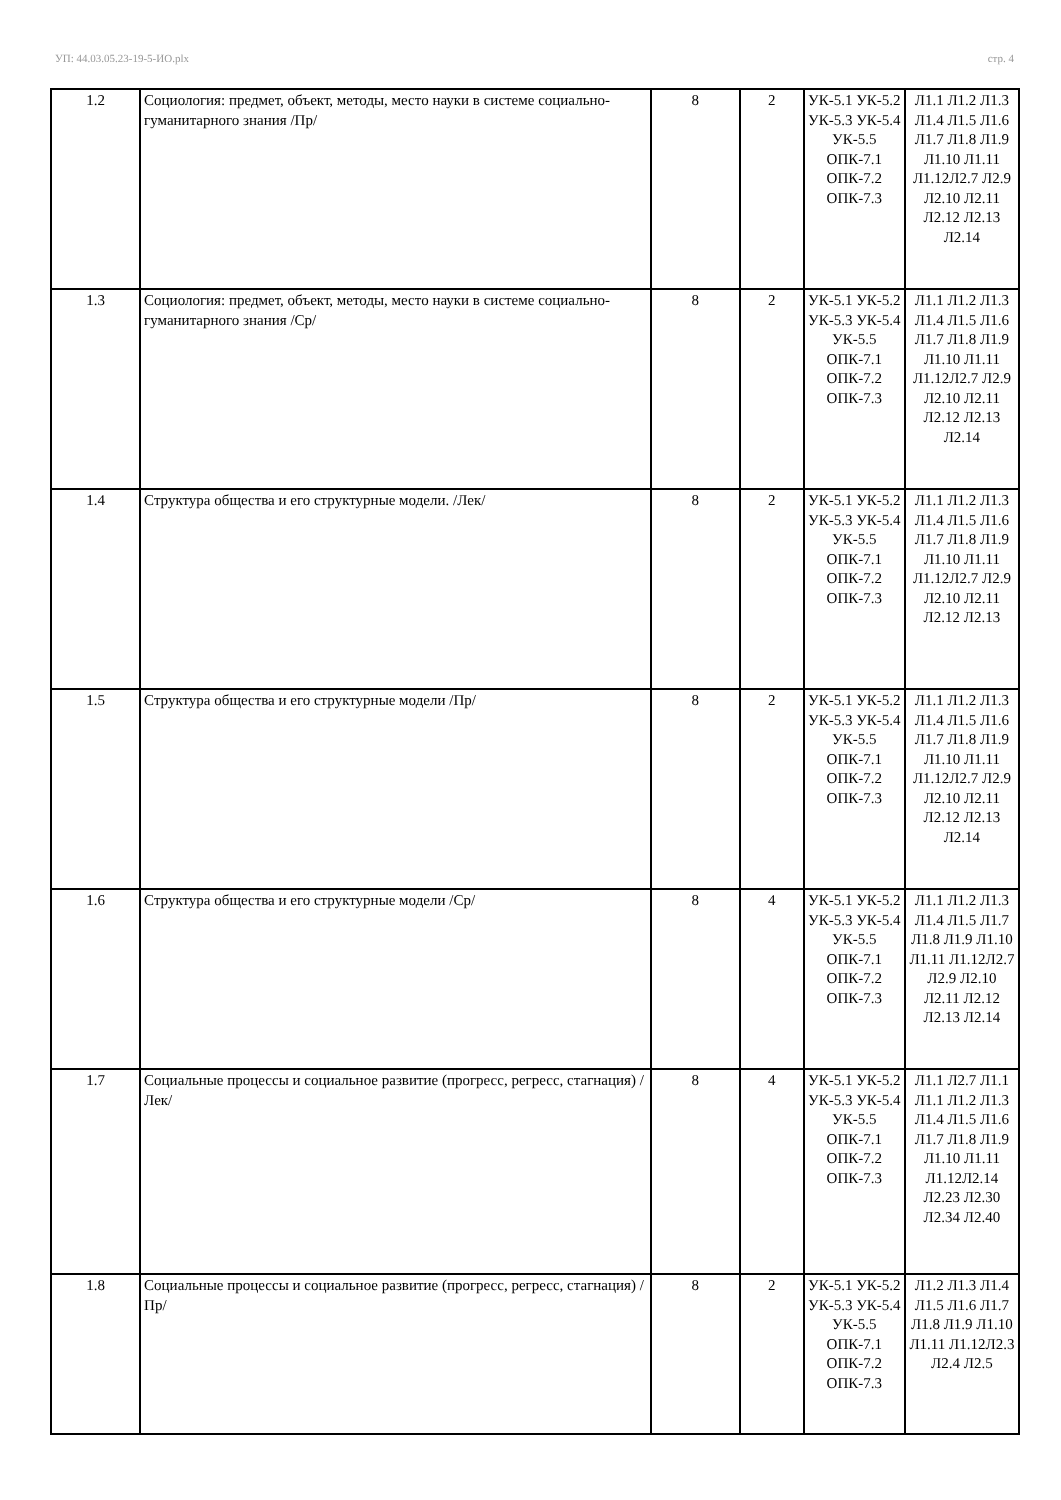УП: 44.03.05.23-19-5-ИО.plx стр. 4
| 1.2 | Социология: предмет, объект, методы, место науки в системе социально-гуманитарного знания /Пр/ | 8 | 2 | УК-5.1 УК-5.2 УК-5.3 УК-5.4 УК-5.5 ОПК-7.1 ОПК-7.2 ОПК-7.3 | Л1.1 Л1.2 Л1.3 Л1.4 Л1.5 Л1.6 Л1.7 Л1.8 Л1.9 Л1.10 Л1.11 Л1.12Л2.7 Л2.9 Л2.10 Л2.11 Л2.12 Л2.13 Л2.14 |
| 1.3 | Социология: предмет, объект, методы, место науки в системе социально-гуманитарного знания /Ср/ | 8 | 2 | УК-5.1 УК-5.2 УК-5.3 УК-5.4 УК-5.5 ОПК-7.1 ОПК-7.2 ОПК-7.3 | Л1.1 Л1.2 Л1.3 Л1.4 Л1.5 Л1.6 Л1.7 Л1.8 Л1.9 Л1.10 Л1.11 Л1.12Л2.7 Л2.9 Л2.10 Л2.11 Л2.12 Л2.13 Л2.14 |
| 1.4 | Структура общества и его структурные модели. /Лек/ | 8 | 2 | УК-5.1 УК-5.2 УК-5.3 УК-5.4 УК-5.5 ОПК-7.1 ОПК-7.2 ОПК-7.3 | Л1.1 Л1.2 Л1.3 Л1.4 Л1.5 Л1.6 Л1.7 Л1.8 Л1.9 Л1.10 Л1.11 Л1.12Л2.7 Л2.9 Л2.10 Л2.11 Л2.12 Л2.13 |
| 1.5 | Структура общества и его структурные модели /Пр/ | 8 | 2 | УК-5.1 УК-5.2 УК-5.3 УК-5.4 УК-5.5 ОПК-7.1 ОПК-7.2 ОПК-7.3 | Л1.1 Л1.2 Л1.3 Л1.4 Л1.5 Л1.6 Л1.7 Л1.8 Л1.9 Л1.10 Л1.11 Л1.12Л2.7 Л2.9 Л2.10 Л2.11 Л2.12 Л2.13 Л2.14 |
| 1.6 | Структура общества и его структурные модели /Ср/ | 8 | 4 | УК-5.1 УК-5.2 УК-5.3 УК-5.4 УК-5.5 ОПК-7.1 ОПК-7.2 ОПК-7.3 | Л1.1 Л1.2 Л1.3 Л1.4 Л1.5 Л1.7 Л1.8 Л1.9 Л1.10 Л1.11 Л1.12Л2.7 Л2.9 Л2.10 Л2.11 Л2.12 Л2.13 Л2.14 |
| 1.7 | Социальные процессы и социальное развитие (прогресс, регресс, стагнация) /Лек/ | 8 | 4 | УК-5.1 УК-5.2 УК-5.3 УК-5.4 УК-5.5 ОПК-7.1 ОПК-7.2 ОПК-7.3 | Л1.1 Л2.7 Л1.1 Л1.1 Л1.2 Л1.3 Л1.4 Л1.5 Л1.6 Л1.7 Л1.8 Л1.9 Л1.10 Л1.11 Л1.12Л2.14 Л2.23 Л2.30 Л2.34 Л2.40 |
| 1.8 | Социальные процессы и социальное развитие (прогресс, регресс, стагнация) /Пр/ | 8 | 2 | УК-5.1 УК-5.2 УК-5.3 УК-5.4 УК-5.5 ОПК-7.1 ОПК-7.2 ОПК-7.3 | Л1.2 Л1.3 Л1.4 Л1.5 Л1.6 Л1.7 Л1.8 Л1.9 Л1.10 Л1.11 Л1.12Л2.3 Л2.4 Л2.5 |